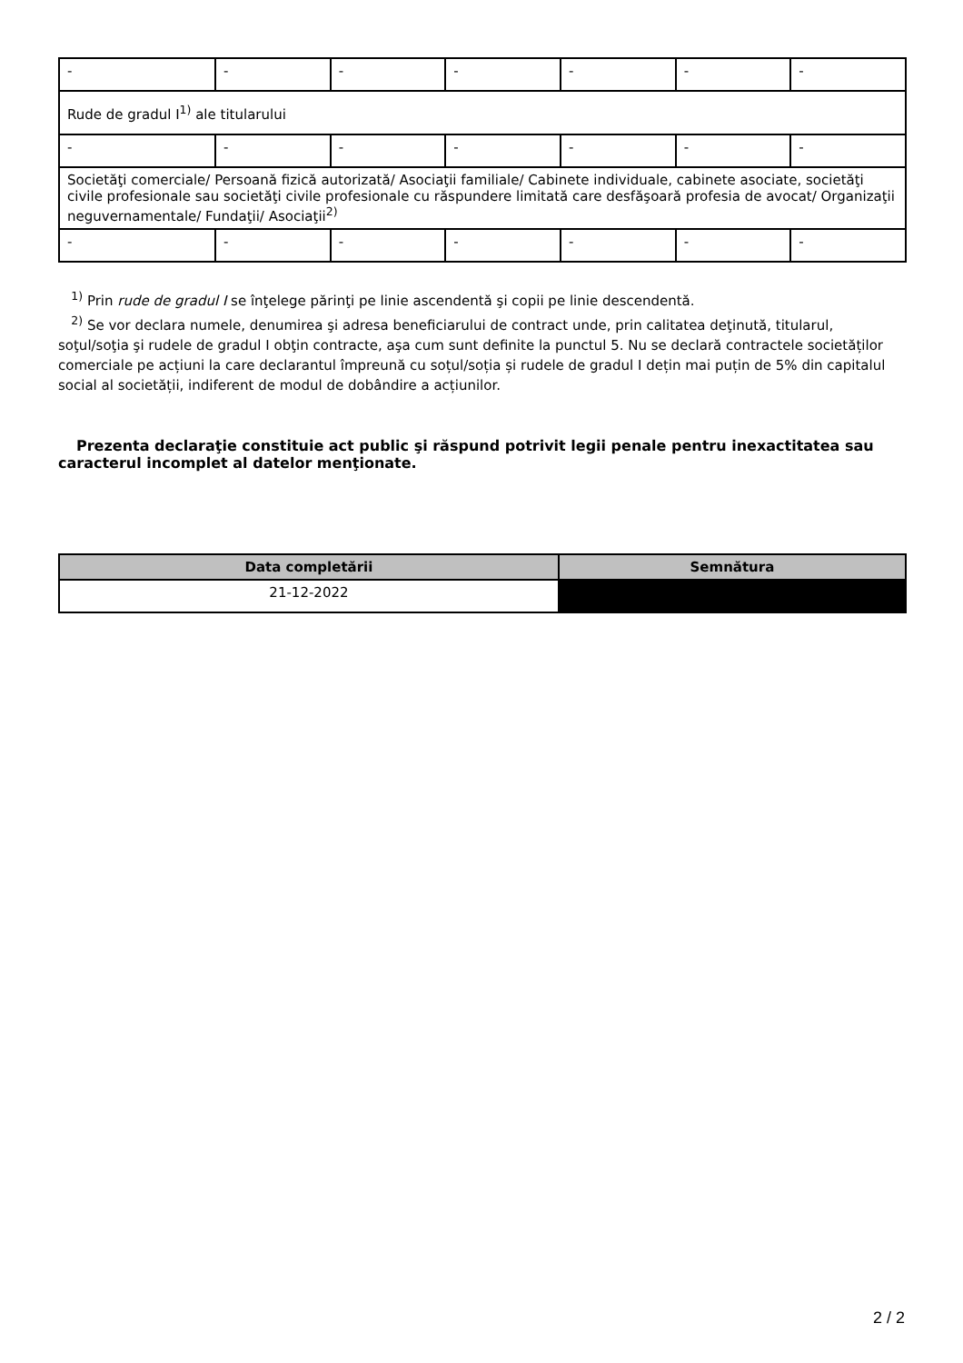| - | - | - | - | - | - | - |
| Rude de gradul I<sup>1)</sup> ale titularului | | | | | | |
| - | - | - | - | - | - | - |
| Societăţi comerciale/ Persoană fizică autorizată/ Asociaţii familiale/ Cabinete individuale, cabinete asociate, societăţi civile profesionale sau societăţi civile profesionale cu răspundere limitată care desfăşoară profesia de avocat/ Organizaţii neguvernamentale/ Fundaţii/ Asociaţii<sup>2)</sup> | | | | | | |
| - | - | - | - | - | - | - |
<sup>1)</sup> Prin rude de gradul I se înţelege părinţi pe linie ascendentă şi copii pe linie descendentă.
<sup>2)</sup> Se vor declara numele, denumirea şi adresa beneficiarului de contract unde, prin calitatea deţinută, titularul, soţul/soţia şi rudele de gradul I obţin contracte, aşa cum sunt definite la punctul 5. Nu se declară contractele societăților comerciale pe acțiuni la care declarantul împreună cu soțul/soția și rudele de gradul I dețin mai puțin de 5% din capitalul social al societății, indiferent de modul de dobândire a acțiunilor.
Prezenta declaraţie constituie act public şi răspund potrivit legii penale pentru inexactitatea sau caracterul incomplet al datelor menţionate.
| Data completării | Semnătura |
| --- | --- |
| 21-12-2022 | |
2 / 2